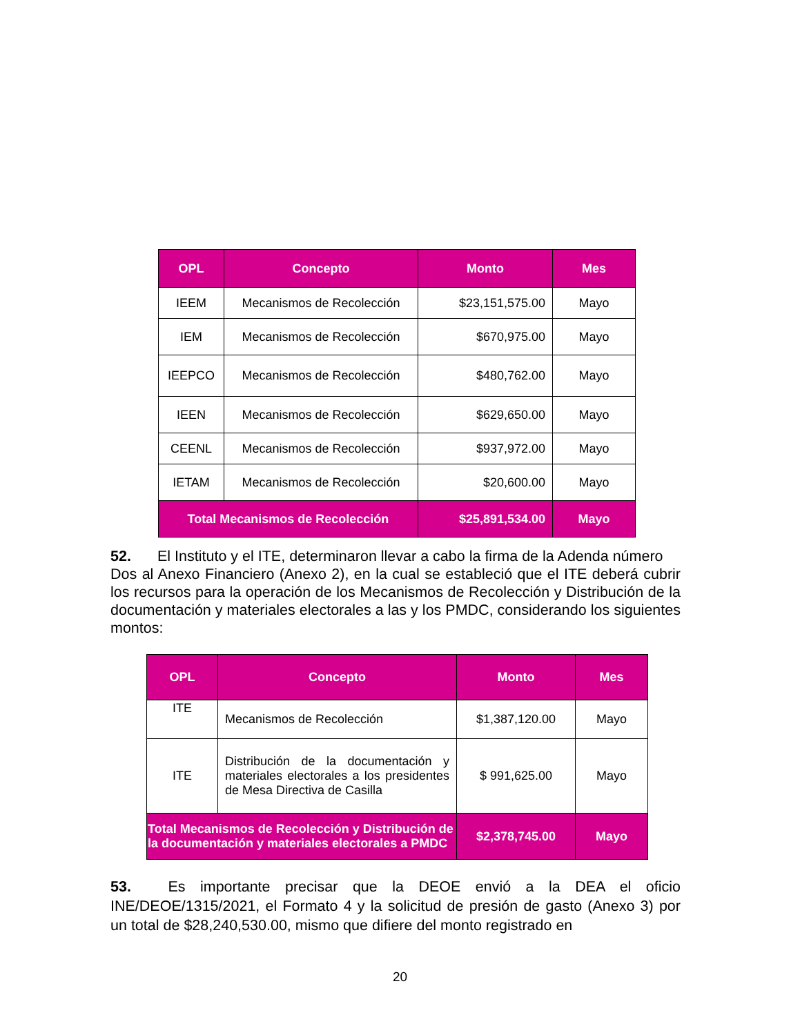| OPL | Concepto | Monto | Mes |
| --- | --- | --- | --- |
| IEEM | Mecanismos de Recolección | $23,151,575.00 | Mayo |
| IEM | Mecanismos de Recolección | $670,975.00 | Mayo |
| IEEPCO | Mecanismos de Recolección | $480,762.00 | Mayo |
| IEEN | Mecanismos de Recolección | $629,650.00 | Mayo |
| CEENL | Mecanismos de Recolección | $937,972.00 | Mayo |
| IETAM | Mecanismos de Recolección | $20,600.00 | Mayo |
| Total Mecanismos de Recolección | | $25,891,534.00 | Mayo |
52. El Instituto y el ITE, determinaron llevar a cabo la firma de la Adenda número Dos al Anexo Financiero (Anexo 2), en la cual se estableció que el ITE deberá cubrir los recursos para la operación de los Mecanismos de Recolección y Distribución de la documentación y materiales electorales a las y los PMDC, considerando los siguientes montos:
| OPL | Concepto | Monto | Mes |
| --- | --- | --- | --- |
| ITE | Mecanismos de Recolección | $1,387,120.00 | Mayo |
| ITE | Distribución de la documentación y materiales electorales a los presidentes de Mesa Directiva de Casilla | $ 991,625.00 | Mayo |
| Total Mecanismos de Recolección y Distribución de la documentación y materiales electorales a PMDC | | $2,378,745.00 | Mayo |
53. Es importante precisar que la DEOE envió a la DEA el oficio INE/DEOE/1315/2021, el Formato 4 y la solicitud de presión de gasto (Anexo 3) por un total de $28,240,530.00, mismo que difiere del monto registrado en
20